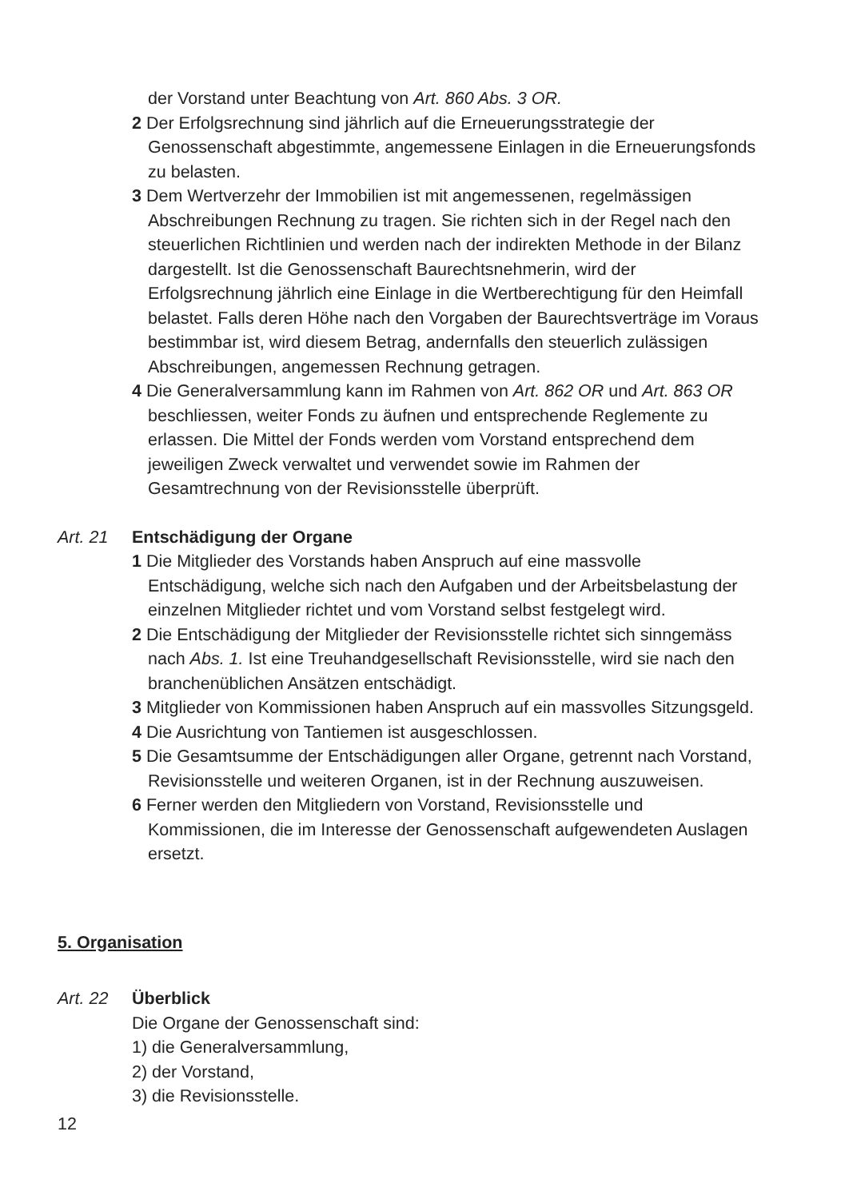der Vorstand unter Beachtung von Art. 860 Abs. 3 OR.
2 Der Erfolgsrechnung sind jährlich auf die Erneuerungsstrategie der Genossenschaft abgestimmte, angemessene Einlagen in die Erneuerungs­fonds zu belasten.
3 Dem Wertverzehr der Immobilien ist mit angemessenen, regelmässigen Abschreibungen Rechnung zu tragen. Sie richten sich in der Regel nach den steuerlichen Richtlinien und werden nach der indirekten Methode in der Bilanz dargestellt. Ist die Genossenschaft Baurechtsnehmerin, wird der Erfolgsrechnung jährlich eine Einlage in die Wertberechtigung für den Heimfall belastet. Falls deren Höhe nach den Vorgaben der Baurechts­verträge im Voraus bestimmbar ist, wird diesem Betrag, andernfalls den steuerlich zulässigen Abschreibungen, angemessen Rechnung getragen.
4 Die Generalversammlung kann im Rahmen von Art. 862 OR und Art. 863 OR beschliessen, weiter Fonds zu äufnen und entsprechende Reglemente zu erlassen. Die Mittel der Fonds werden vom Vorstand entsprechend dem jeweiligen Zweck verwaltet und verwendet sowie im Rahmen der Gesamtrechnung von der Revisionsstelle überprüft.
Art. 21 Entschädigung der Organe
1 Die Mitglieder des Vorstands haben Anspruch auf eine massvolle Entschädigung, welche sich nach den Aufgaben und der Arbeitsbelastung der einzelnen Mitglieder richtet und vom Vorstand selbst festgelegt wird.
2 Die Entschädigung der Mitglieder der Revisionsstelle richtet sich sinngemäss nach Abs. 1. Ist eine Treuhandgesellschaft Revisionsstelle, wird sie nach den branchenüblichen Ansätzen entschädigt.
3 Mitglieder von Kommissionen haben Anspruch auf ein massvolles Sitzungsgeld.
4 Die Ausrichtung von Tantiemen ist ausgeschlossen.
5 Die Gesamtsumme der Entschädigungen aller Organe, getrennt nach Vorstand, Revisionsstelle und weiteren Organen, ist in der Rechnung auszuweisen.
6 Ferner werden den Mitgliedern von Vorstand, Revisionsstelle und Kommissionen, die im Interesse der Genossenschaft aufgewendeten Auslagen ersetzt.
5. Organisation
Art. 22 Überblick
Die Organe der Genossenschaft sind:
1) die Generalversammlung,
2) der Vorstand,
3) die Revisionsstelle.
12